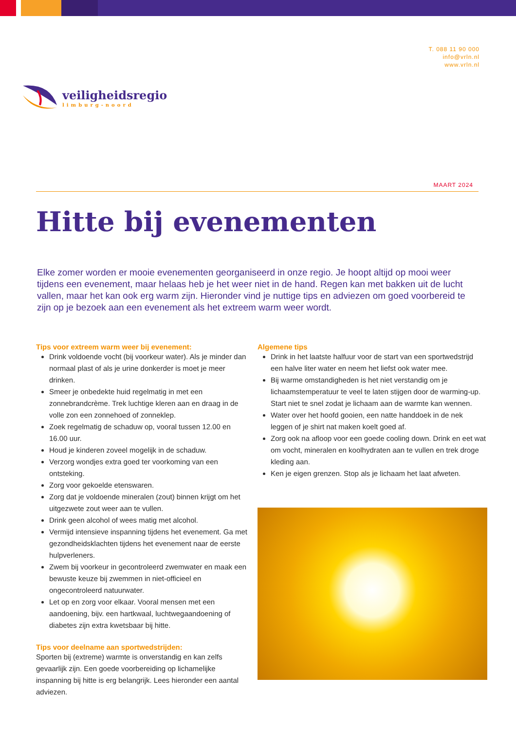veiligheidsregio
limburg-noord
T. 088 11 90 000
info@vrln.nl
www.vrln.nl
MAART 2024
Hitte bij evenementen
Elke zomer worden er mooie evenementen georganiseerd in onze regio. Je hoopt altijd op mooi weer tijdens een evenement, maar helaas heb je het weer niet in de hand. Regen kan met bakken uit de lucht vallen, maar het kan ook erg warm zijn. Hieronder vind je nuttige tips en adviezen om goed voorbereid te zijn op je bezoek aan een evenement als het extreem warm weer wordt.
Tips voor extreem warm weer bij evenement:
Drink voldoende vocht (bij voorkeur water). Als je minder dan normaal plast of als je urine donkerder is moet je meer drinken.
Smeer je onbedekte huid regelmatig in met een zonnebrandcrème. Trek luchtige kleren aan en draag in de volle zon een zonnehoed of zonneklep.
Zoek regelmatig de schaduw op, vooral tussen 12.00 en 16.00 uur.
Houd je kinderen zoveel mogelijk in de schaduw.
Verzorg wondjes extra goed ter voorkoming van een ontsteking.
Zorg voor gekoelde etenswaren.
Zorg dat je voldoende mineralen (zout) binnen krijgt om het uitgezwete zout weer aan te vullen.
Drink geen alcohol of wees matig met alcohol.
Vermijd intensieve inspanning tijdens het evenement. Ga met gezondheidsklachten tijdens het evenement naar de eerste hulpverleners.
Zwem bij voorkeur in gecontroleerd zwemwater en maak een bewuste keuze bij zwemmen in niet-officieel en ongecontroleerd natuurwater.
Let op en zorg voor elkaar. Vooral mensen met een aandoening, bijv. een hartkwaal, luchtwegaandoening of diabetes zijn extra kwetsbaar bij hitte.
Tips voor deelname aan sportwedstrijden:
Sporten bij (extreme) warmte is onverstandig en kan zelfs gevaarlijk zijn. Een goede voorbereiding op lichamelijke inspanning bij hitte is erg belangrijk. Lees hieronder een aantal adviezen.
Algemene tips
Drink in het laatste halfuur voor de start van een sportwedstrijd een halve liter water en neem het liefst ook water mee.
Bij warme omstandigheden is het niet verstandig om je lichaamstemperatuur te veel te laten stijgen door de warming-up. Start niet te snel zodat je lichaam aan de warmte kan wennen.
Water over het hoofd gooien, een natte handdoek in de nek leggen of je shirt nat maken koelt goed af.
Zorg ook na afloop voor een goede cooling down. Drink en eet wat om vocht, mineralen en koolhydraten aan te vullen en trek droge kleding aan.
Ken je eigen grenzen. Stop als je lichaam het laat afweten.